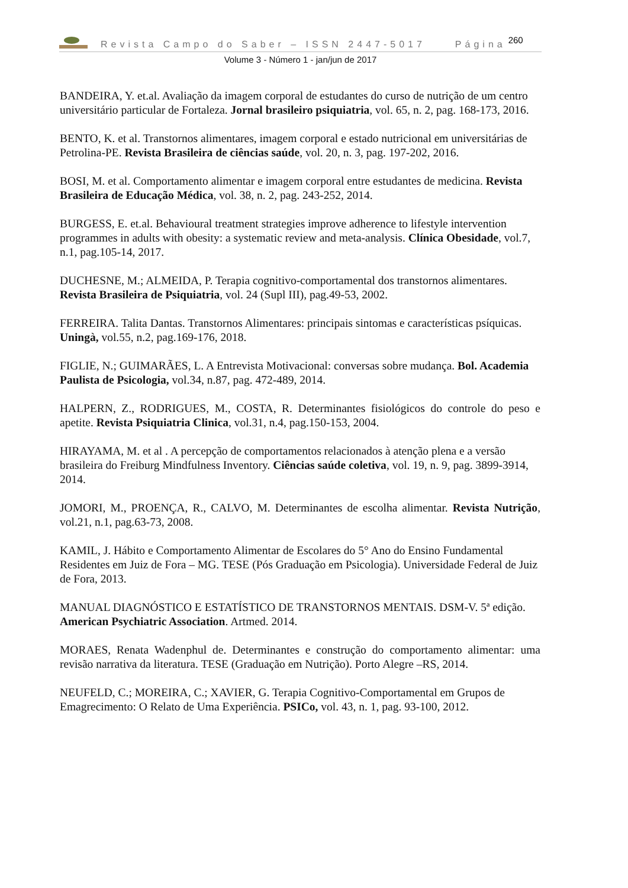Revista Campo do Saber – ISSN 2447-5017 Página 260
Volume 3 - Número 1 - jan/jun de 2017
BANDEIRA, Y. et.al. Avaliação da imagem corporal de estudantes do curso de nutrição de um centro universitário particular de Fortaleza. Jornal brasileiro psiquiatria, vol. 65, n. 2, pag. 168-173, 2016.
BENTO, K. et al. Transtornos alimentares, imagem corporal e estado nutricional em universitárias de Petrolina-PE. Revista Brasileira de ciências saúde, vol. 20, n. 3, pag. 197-202, 2016.
BOSI, M. et al. Comportamento alimentar e imagem corporal entre estudantes de medicina. Revista Brasileira de Educação Médica, vol. 38, n. 2, pag. 243-252, 2014.
BURGESS, E. et.al. Behavioural treatment strategies improve adherence to lifestyle intervention programmes in adults with obesity: a systematic review and meta-analysis. Clínica Obesidade, vol.7, n.1, pag.105-14, 2017.
DUCHESNE, M.; ALMEIDA, P. Terapia cognitivo-comportamental dos transtornos alimentares. Revista Brasileira de Psiquiatria, vol. 24 (Supl III), pag.49-53, 2002.
FERREIRA. Talita Dantas. Transtornos Alimentares: principais sintomas e características psíquicas. Uningà, vol.55, n.2, pag.169-176, 2018.
FIGLIE, N.; GUIMARÃES, L. A Entrevista Motivacional: conversas sobre mudança. Bol. Academia Paulista de Psicologia, vol.34, n.87, pag. 472-489, 2014.
HALPERN, Z., RODRIGUES, M., COSTA, R. Determinantes fisiológicos do controle do peso e apetite. Revista Psiquiatria Clinica, vol.31, n.4, pag.150-153, 2004.
HIRAYAMA, M. et al . A percepção de comportamentos relacionados à atenção plena e a versão brasileira do Freiburg Mindfulness Inventory. Ciências saúde coletiva, vol. 19, n. 9, pag. 3899-3914, 2014.
JOMORI, M., PROENÇA, R., CALVO, M. Determinantes de escolha alimentar. Revista Nutrição, vol.21, n.1, pag.63-73, 2008.
KAMIL, J. Hábito e Comportamento Alimentar de Escolares do 5° Ano do Ensino Fundamental Residentes em Juiz de Fora – MG. TESE (Pós Graduação em Psicologia). Universidade Federal de Juiz de Fora, 2013.
MANUAL DIAGNÓSTICO E ESTATÍSTICO DE TRANSTORNOS MENTAIS. DSM-V. 5ª edição. American Psychiatric Association. Artmed. 2014.
MORAES, Renata Wadenphul de. Determinantes e construção do comportamento alimentar: uma revisão narrativa da literatura. TESE (Graduação em Nutrição). Porto Alegre –RS, 2014.
NEUFELD, C.; MOREIRA, C.; XAVIER, G. Terapia Cognitivo-Comportamental em Grupos de Emagrecimento: O Relato de Uma Experiência. PSICo, vol. 43, n. 1, pag. 93-100, 2012.